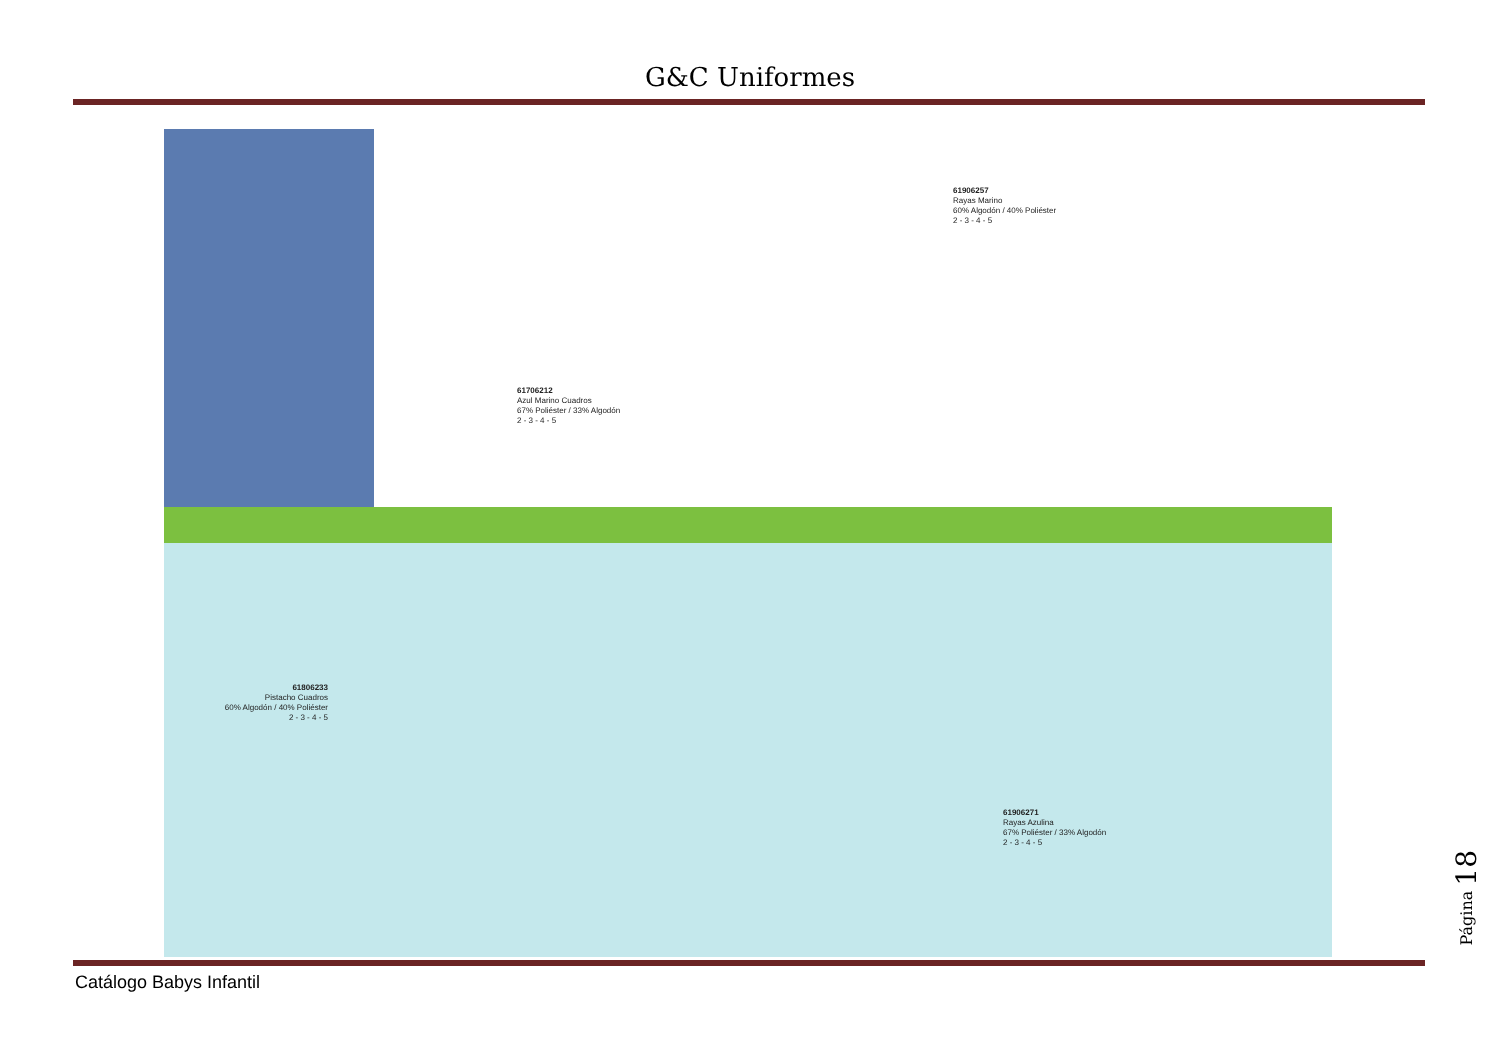G&C Uniformes
61706212
Azul Marino Cuadros
67% Poliéster / 33% Algodón
2 - 3 - 4 - 5
61906257
Rayas Marino
60% Algodón / 40% Poliéster
2 - 3 - 4 - 5
61806233
Pistacho Cuadros
60% Algodón / 40% Poliéster
2 - 3 - 4 - 5
61906271
Rayas Azulina
67% Poliéster / 33% Algodón
2 - 3 - 4 - 5
Catálogo Babys Infantil
Página 18